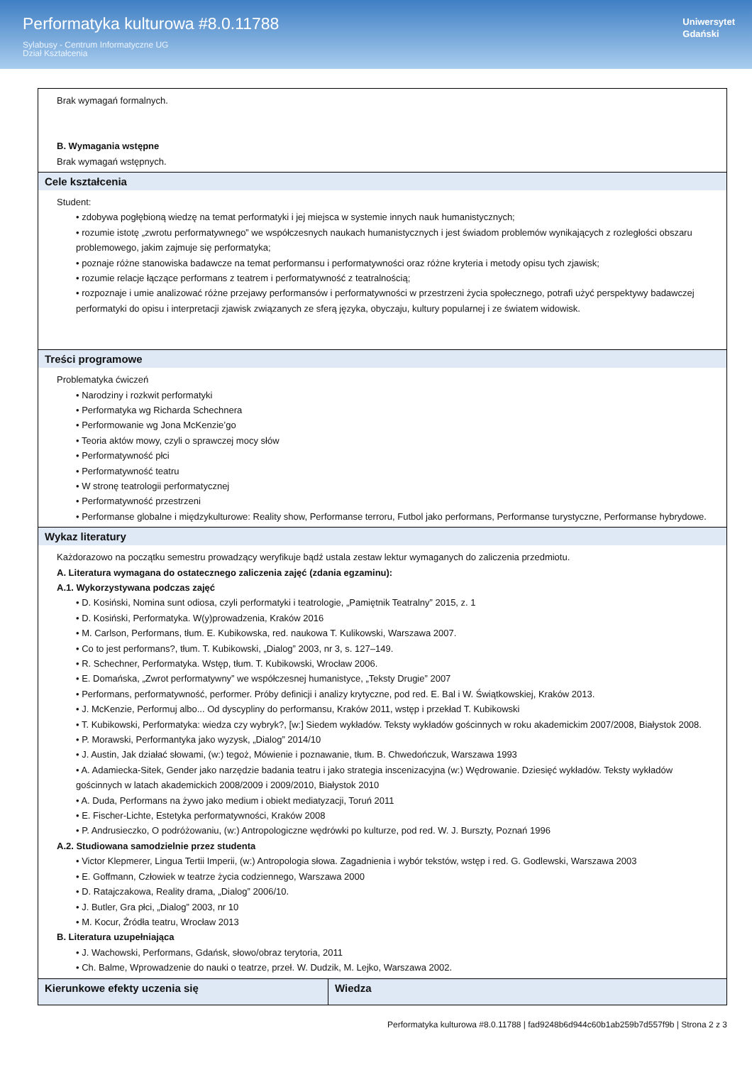Performatyka kulturowa #8.0.11788
Sylabusy - Centrum Informatyczne UG
Dział Kształcenia
Uniwersytet
Gdański
| Brak wymagań formalnych. B. Wymagania wstępne Brak wymagań wstępnych. | |
| Cele kształcenia Student: • zdobywa pogłębioną wiedzę na temat performatyki i jej miejsca w systemie innych nauk humanistycznych; • rozumie istotę „zwrotu performatywnego” we współczesnych naukach humanistycznych i jest świadom problemów wynikających z rozległości obszaru problemowego, jakim zajmuje się performatyka; • poznaje różne stanowiska badawcze na temat performansu i performatywności oraz różne kryteria i metody opisu tych zjawisk; • rozumie relacje łączące performans z teatrem i performatywność z teatralnością; • rozpoznaje i umie analizować różne przejawy performansów i performatywności w przestrzeni życia społecznego, potrafi użyć perspektywy badawczej performatyki do opisu i interpretacji zjawisk związanych ze sferą języka, obyczaju, kultury popularnej i ze światem widowisk. | |
| Treści programowe Problematyka ćwiczeń • Narodziny i rozkwit performatyki • Performatyka wg Richarda Schechnera • Performowanie wg Jona McKenzie’go • Teoria aktów mowy, czyli o sprawczej mocy słów • Performatywność płci • Performatywność teatru • W stronę teatrologii performatycznej • Performatywność przestrzeni • Performanse globalne i międzykulturowe: Reality show, Performanse terroru, Futbol jako performans, Performanse turystyczne, Performanse hybrydowe. | |
| Wykaz literatury Każdorazowo na początku semestru prowadzący weryfikuje bądź ustala zestaw lektur wymaganych do zaliczenia przedmiotu. A. Literatura wymagana do ostatecznego zaliczenia zajęć (zdania egzaminu): A.1. Wykorzystywana podczas zajęć • D. Kosiński, Nomina sunt odiosa, czyli performatyki i teatrologie, „Pamiętnik Teatralny” 2015, z. 1 • D. Kosiński, Performatyka. W(y)prowadzenia, Kraków 2016 • M. Carlson, Performans, tłum. E. Kubikowska, red. naukowa T. Kulikowski, Warszawa 2007. • Co to jest performans?, tłum. T. Kubikowski, „Dialog” 2003, nr 3, s. 127–149. • R. Schechner, Performatyka. Wstęp, tłum. T. Kubikowski, Wrocław 2006. • E. Domańska, „Zwrot performatywny” we współczesnej humanistyce, „Teksty Drugie” 2007 • Performans, performatywność, performer. Próby definicji i analizy krytyczne, pod red. E. Bal i W. Świątkowskiej, Kraków 2013. • J. McKenzie, Performuj albo... Od dyscypliny do performansu, Kraków 2011, wstęp i przekład T. Kubikowski • T. Kubikowski, Performatyka: wiedza czy wybryk?, [w:] Siedem wykładów. Teksty wykładów gościnnych w roku akademickim 2007/2008, Białystok 2008. • P. Morawski, Performantyka jako wyzysk, „Dialog” 2014/10 • J. Austin, Jak działać słowami, (w:) tegoż, Mówienie i poznawanie, tłum. B. Chwedończuk, Warszawa 1993 • A. Adamiecka-Sitek, Gender jako narzędzie badania teatru i jako strategia inscenizacyjna (w:) Wędrowanie. Dziesięć wykładów. Teksty wykładów gościnnych w latach akademickich 2008/2009 i 2009/2010, Białystok 2010 • A. Duda, Performans na żywo jako medium i obiekt mediatyzacji, Toruń 2011 • E. Fischer-Lichte, Estetyka performatywności, Kraków 2008 • P. Andrusieczko, O podróżowaniu, (w:) Antropologiczne wędrówki po kulturze, pod red. W. J. Burszty, Poznań 1996 A.2. Studiowana samodzielnie przez studenta • Victor Klepmerer, Lingua Tertii Imperii, (w:) Antropologia słowa. Zagadnienia i wybór tekstów, wstęp i red. G. Godlewski, Warszawa 2003 • E. Goffmann, Człowiek w teatrze życia codziennego, Warszawa 2000 • D. Ratajczakowa, Reality drama, „Dialog” 2006/10. • J. Butler, Gra płci, „Dialog” 2003, nr 10 • M. Kocur, Źródła teatru, Wrocław 2013 B. Literatura uzupełniająca • J. Wachowski, Performans, Gdańsk, słowo/obraz terytoria, 2011 • Ch. Balme, Wprowadzenie do nauki o teatrze, przeł. W. Dudzik, M. Lejko, Warszawa 2002. | |
| Kierunkowe efekty uczenia się | Wiedza |
Performatyka kulturowa #8.0.11788 | fad9248b6d944c60b1ab259b7d557f9b | Strona 2 z 3